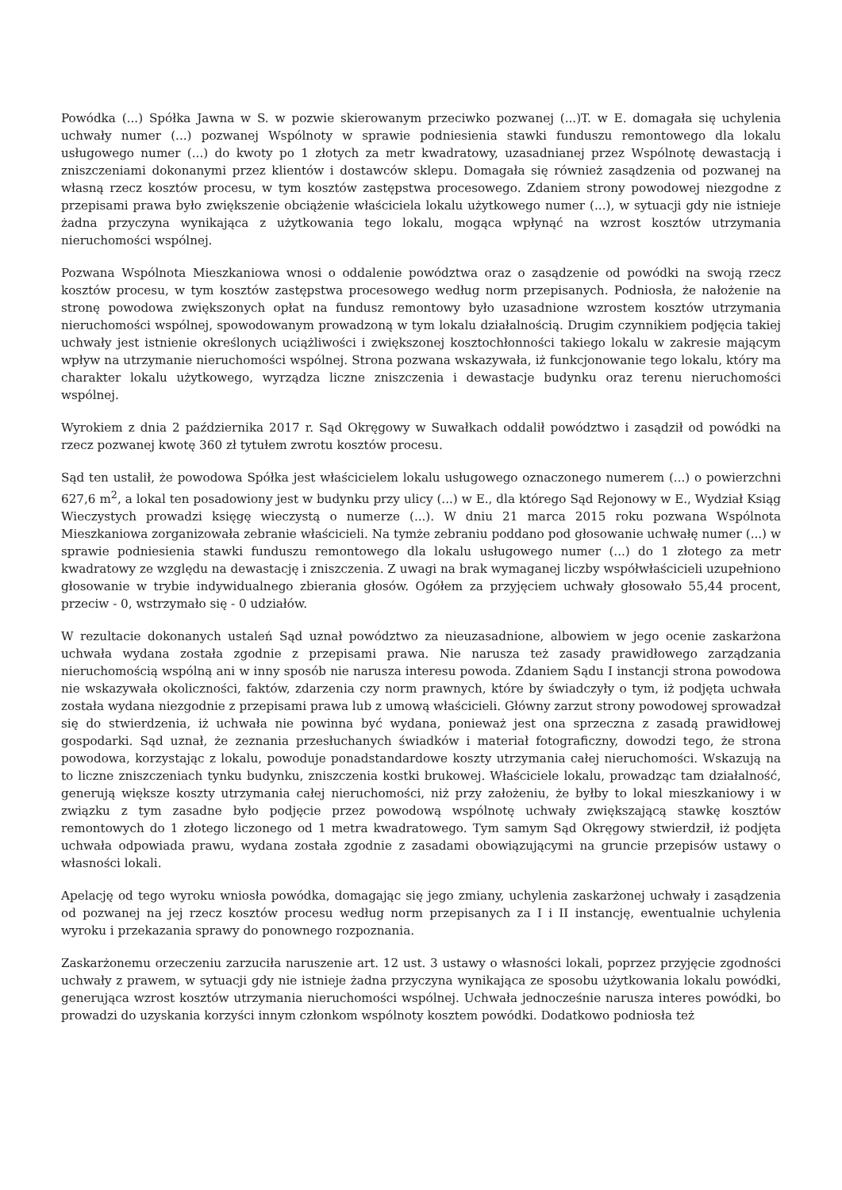Powódka (...) Spółka Jawna w S. w pozwie skierowanym przeciwko pozwanej (...)T. w E. domagała się uchylenia uchwały numer (...) pozwanej Wspólnoty w sprawie podniesienia stawki funduszu remontowego dla lokalu usługowego numer (...) do kwoty po 1 złotych za metr kwadratowy, uzasadnianej przez Wspólnotę dewastacją i zniszczeniami dokonanymi przez klientów i dostawców sklepu. Domagała się również zasądzenia od pozwanej na własną rzecz kosztów procesu, w tym kosztów zastępstwa procesowego. Zdaniem strony powodowej niezgodne z przepisami prawa było zwiększenie obciążenie właściciela lokalu użytkowego numer (...), w sytuacji gdy nie istnieje żadna przyczyna wynikająca z użytkowania tego lokalu, mogąca wpłynąć na wzrost kosztów utrzymania nieruchomości wspólnej.
Pozwana Wspólnota Mieszkaniowa wnosi o oddalenie powództwa oraz o zasądzenie od powódki na swoją rzecz kosztów procesu, w tym kosztów zastępstwa procesowego według norm przepisanych. Podniosła, że nałożenie na stronę powodowa zwiększonych opłat na fundusz remontowy było uzasadnione wzrostem kosztów utrzymania nieruchomości wspólnej, spowodowanym prowadzoną w tym lokalu działalnością. Drugim czynnikiem podjęcia takiej uchwały jest istnienie określonych uciążliwości i zwiększonej kosztochłonności takiego lokalu w zakresie mającym wpływ na utrzymanie nieruchomości wspólnej. Strona pozwana wskazywała, iż funkcjonowanie tego lokalu, który ma charakter lokalu użytkowego, wyrządza liczne zniszczenia i dewastacje budynku oraz terenu nieruchomości wspólnej.
Wyrokiem z dnia 2 października 2017 r. Sąd Okręgowy w Suwałkach oddalił powództwo i zasądził od powódki na rzecz pozwanej kwotę 360 zł tytułem zwrotu kosztów procesu.
Sąd ten ustalił, że powodowa Spółka jest właścicielem lokalu usługowego oznaczonego numerem (...) o powierzchni 627,6 m<sup>2</sup>, a lokal ten posadowiony jest w budynku przy ulicy (...) w E., dla którego Sąd Rejonowy w E., Wydział Ksiąg Wieczystych prowadzi księgę wieczystą o numerze (...). W dniu 21 marca 2015 roku pozwana Wspólnota Mieszkaniowa zorganizowała zebranie właścicieli. Na tymże zebraniu poddano pod głosowanie uchwałę numer (...) w sprawie podniesienia stawki funduszu remontowego dla lokalu usługowego numer (...) do 1 złotego za metr kwadratowy ze względu na dewastację i zniszczenia. Z uwagi na brak wymaganej liczby współwłaścicieli uzupełniono głosowanie w trybie indywidualnego zbierania głosów. Ogółem za przyjęciem uchwały głosowało 55,44 procent, przeciw - 0, wstrzymało się - 0 udziałów.
W rezultacie dokonanych ustaleń Sąd uznał powództwo za nieuzasadnione, albowiem w jego ocenie zaskarżona uchwała wydana została zgodnie z przepisami prawa. Nie narusza też zasady prawidłowego zarządzania nieruchomością wspólną ani w inny sposób nie narusza interesu powoda. Zdaniem Sądu I instancji strona powodowa nie wskazywała okoliczności, faktów, zdarzenia czy norm prawnych, które by świadczyły o tym, iż podjęta uchwała została wydana niezgodnie z przepisami prawa lub z umową właścicieli. Główny zarzut strony powodowej sprowadzał się do stwierdzenia, iż uchwała nie powinna być wydana, ponieważ jest ona sprzeczna z zasadą prawidłowej gospodarki. Sąd uznał, że zeznania przesłuchanych świadków i materiał fotograficzny, dowodzi tego, że strona powodowa, korzystając z lokalu, powoduje ponadstandardowe koszty utrzymania całej nieruchomości. Wskazują na to liczne zniszczeniach tynku budynku, zniszczenia kostki brukowej. Właściciele lokalu, prowadząc tam działalność, generują większe koszty utrzymania całej nieruchomości, niż przy założeniu, że byłby to lokal mieszkaniowy i w związku z tym zasadne było podjęcie przez powodową wspólnotę uchwały zwiększającą stawkę kosztów remontowych do 1 złotego liczonego od 1 metra kwadratowego. Tym samym Sąd Okręgowy stwierdził, iż podjęta uchwała odpowiada prawu, wydana została zgodnie z zasadami obowiązującymi na gruncie przepisów ustawy o własności lokali.
Apelację od tego wyroku wniosła powódka, domagając się jego zmiany, uchylenia zaskarżonej uchwały i zasądzenia od pozwanej na jej rzecz kosztów procesu według norm przepisanych za I i II instancję, ewentualnie uchylenia wyroku i przekazania sprawy do ponownego rozpoznania.
Zaskarżonemu orzeczeniu zarzuciła naruszenie art. 12 ust. 3 ustawy o własności lokali, poprzez przyjęcie zgodności uchwały z prawem, w sytuacji gdy nie istnieje żadna przyczyna wynikająca ze sposobu użytkowania lokalu powódki, generująca wzrost kosztów utrzymania nieruchomości wspólnej. Uchwała jednocześnie narusza interes powódki, bo prowadzi do uzyskania korzyści innym członkom wspólnoty kosztem powódki. Dodatkowo podniosła też